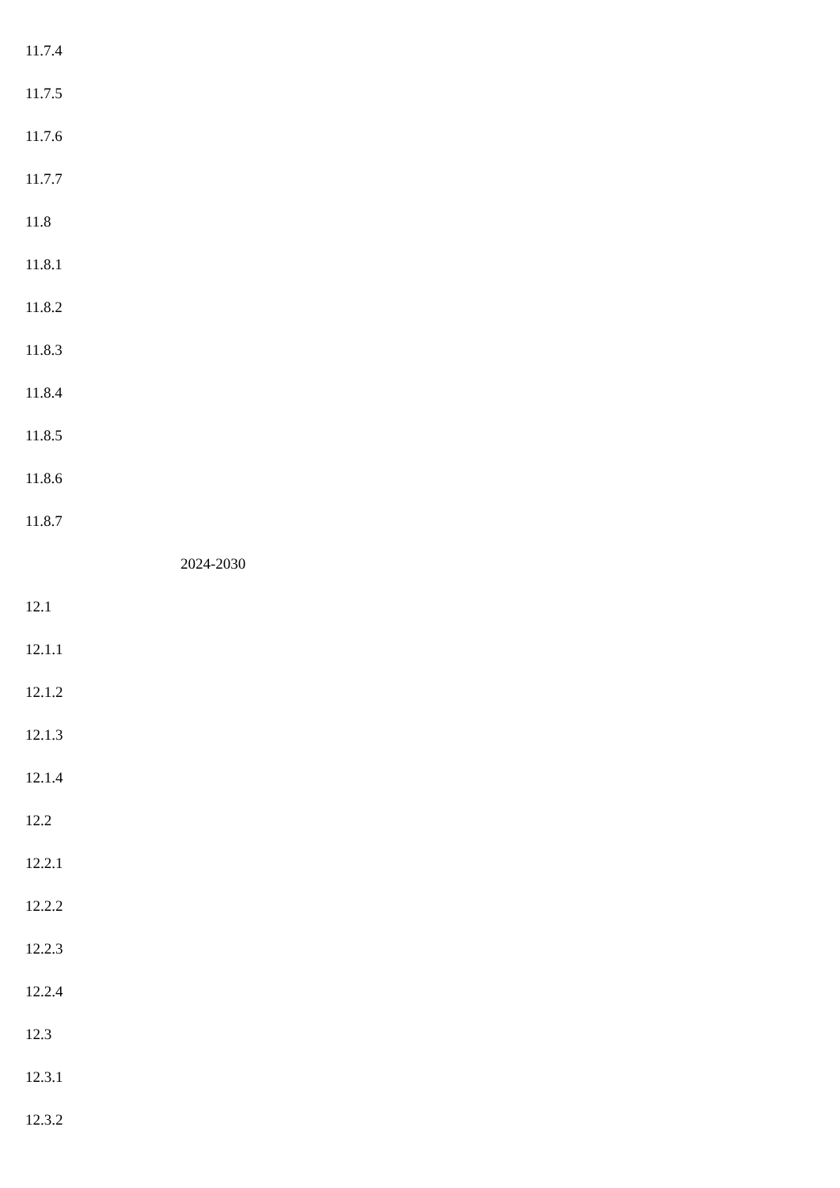11.7.4
11.7.5
11.7.6
11.7.7
11.8
11.8.1
11.8.2
11.8.3
11.8.4
11.8.5
11.8.6
11.8.7
2024-2030
12.1
12.1.1
12.1.2
12.1.3
12.1.4
12.2
12.2.1
12.2.2
12.2.3
12.2.4
12.3
12.3.1
12.3.2